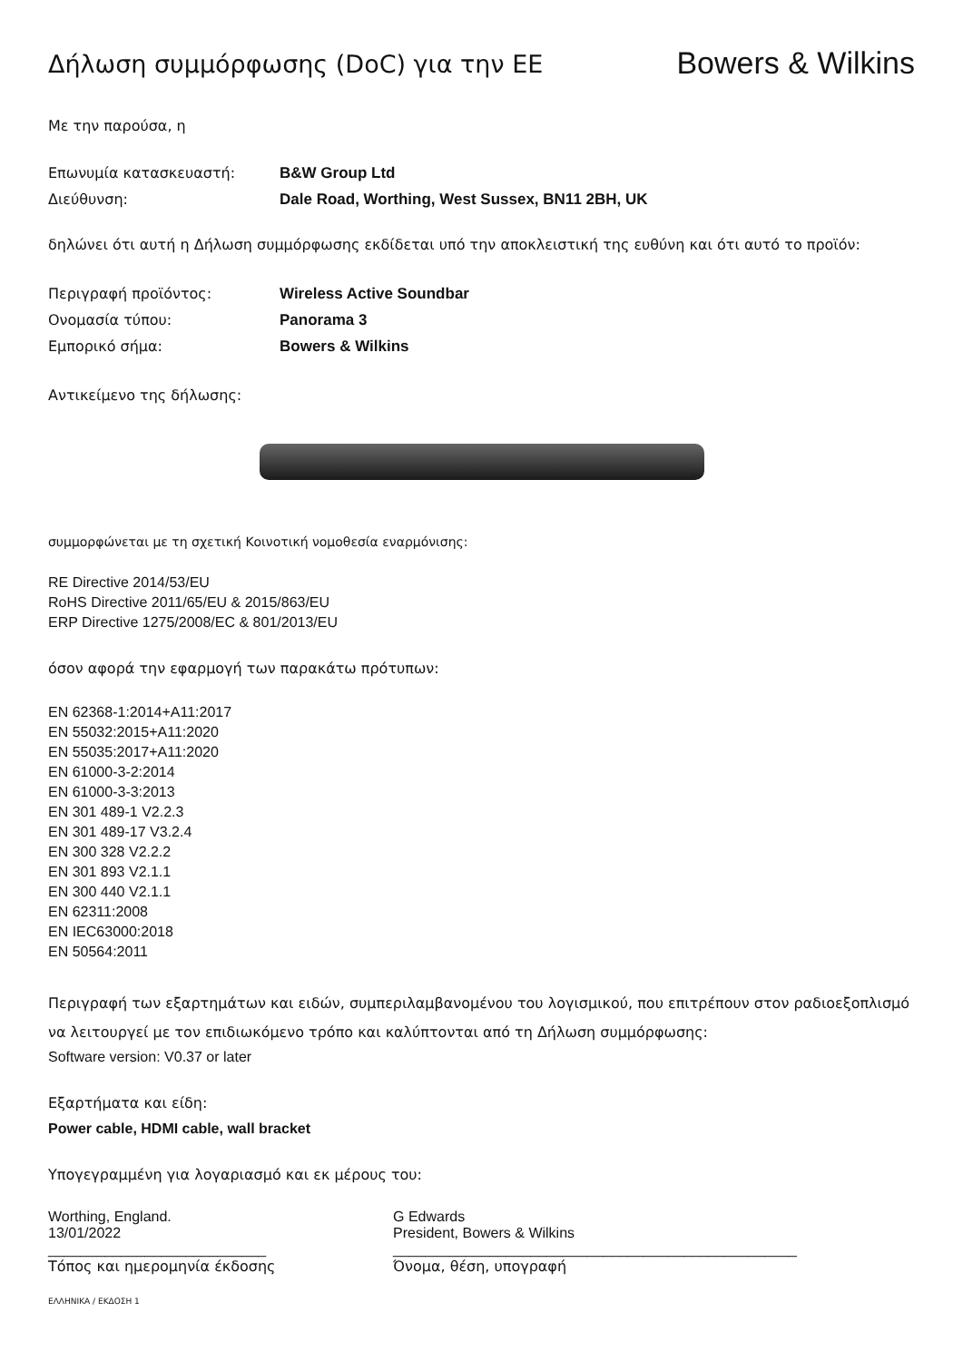Δήλωση συμμόρφωσης (DoC) για την ΕΕ
Bowers & Wilkins
Με την παρούσα, η
Επωνυμία κατασκευαστή: B&W Group Ltd
Διεύθυνση: Dale Road, Worthing, West Sussex, BN11 2BH, UK
δηλώνει ότι αυτή η Δήλωση συμμόρφωσης εκδίδεται υπό την αποκλειστική της ευθύνη και ότι αυτό το προϊόν:
Περιγραφή προϊόντος: Wireless Active Soundbar
Ονομασία τύπου: Panorama 3
Εμπορικό σήμα: Bowers & Wilkins
Αντικείμενο της δήλωσης:
συμμορφώνεται με τη σχετική Κοινοτική νομοθεσία εναρμόνισης:
RE Directive 2014/53/EU
RoHS Directive 2011/65/EU & 2015/863/EU
ERP Directive 1275/2008/EC & 801/2013/EU
όσον αφορά την εφαρμογή των παρακάτω πρότυπων:
EN 62368-1:2014+A11:2017
EN 55032:2015+A11:2020
EN 55035:2017+A11:2020
EN 61000-3-2:2014
EN 61000-3-3:2013
EN 301 489-1 V2.2.3
EN 301 489-17 V3.2.4
EN 300 328 V2.2.2
EN 301 893 V2.1.1
EN 300 440 V2.1.1
EN 62311:2008
EN IEC63000:2018
EN 50564:2011
Περιγραφή των εξαρτημάτων και ειδών, συμπεριλαμβανομένου του λογισμικού, που επιτρέπουν στον ραδιοεξοπλισμό να λειτουργεί με τον επιδιωκόμενο τρόπο και καλύπτονται από τη Δήλωση συμμόρφωσης:
Software version: V0.37 or later
Εξαρτήματα και είδη:
Power cable, HDMI cable, wall bracket
Υπογεγραμμένη για λογαριασμό και εκ μέρους του:
Worthing, England.
13/01/2022
___________________________
G Edwards
President, Bowers & Wilkins
__________________________________________________
Τόπος και ημερομηνία έκδοσης Όνομα, θέση, υπογραφή
ΕΛΛΗΝΙΚΑ / ΕΚΔΟΣΗ 1